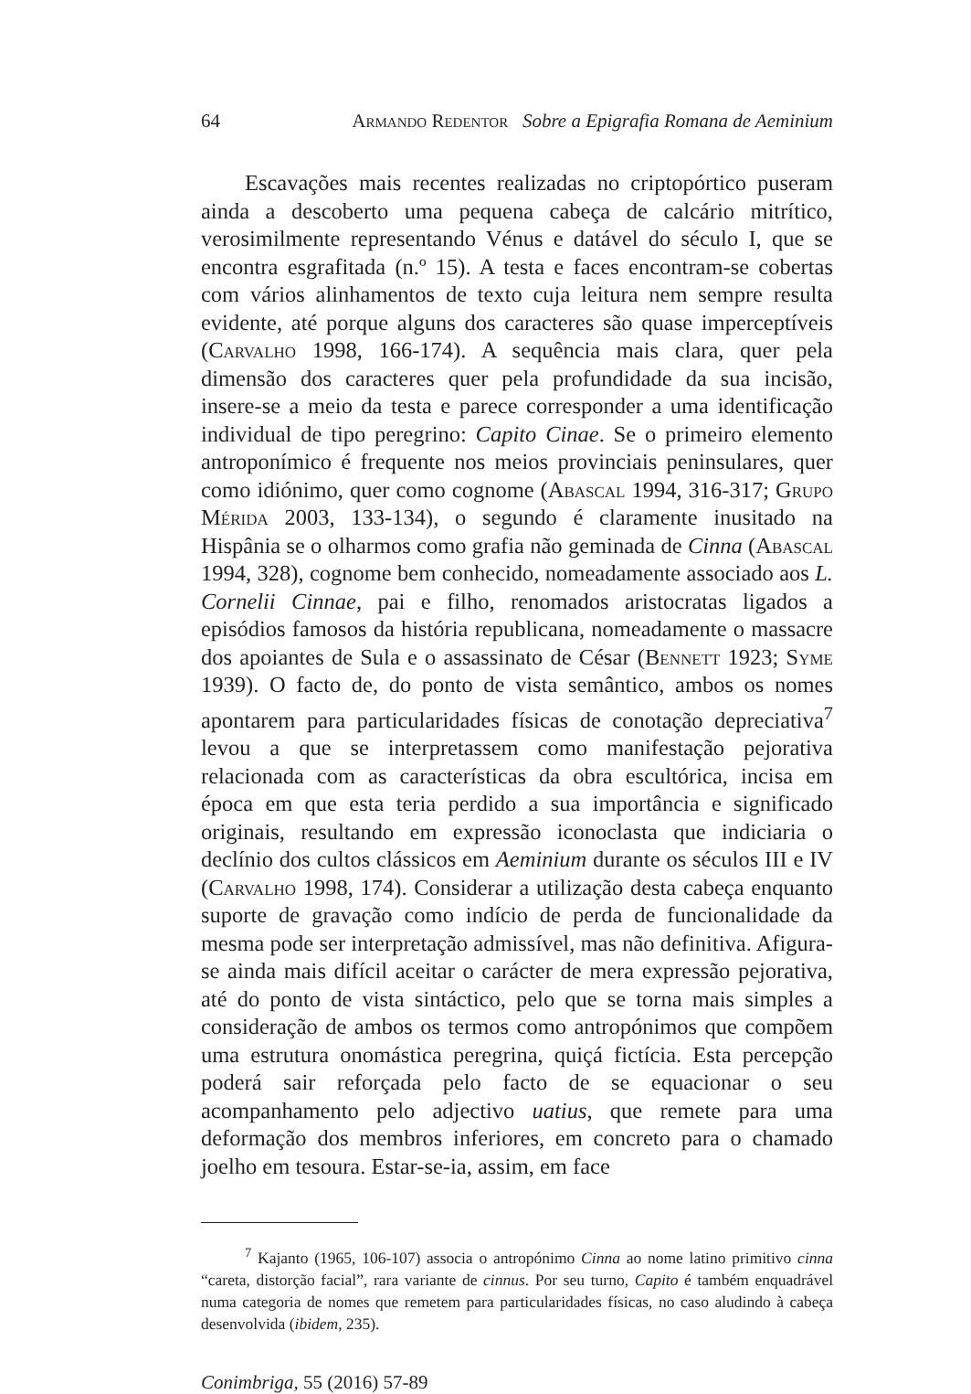64 Armando Redentor Sobre a Epigrafia Romana de Aeminium
Escavações mais recentes realizadas no criptopórtico puseram ainda a descoberto uma pequena cabeça de calcário mitrítico, verosimilmente representando Vénus e datável do século I, que se encontra esgrafitada (n.º 15). A testa e faces encontram-se cobertas com vários alinhamentos de texto cuja leitura nem sempre resulta evidente, até porque alguns dos caracteres são quase imperceptíveis (Carvalho 1998, 166-174). A sequência mais clara, quer pela dimensão dos caracteres quer pela profundidade da sua incisão, insere-se a meio da testa e parece corresponder a uma identificação individual de tipo peregrino: Capito Cinae. Se o primeiro elemento antroponímico é frequente nos meios provinciais peninsulares, quer como idiónimo, quer como cognome (Abascal 1994, 316-317; Grupo Mérida 2003, 133-134), o segundo é claramente inusitado na Hispânia se o olharmos como grafia não geminada de Cinna (Abascal 1994, 328), cognome bem conhecido, nomeadamente associado aos L. Cornelii Cinnae, pai e filho, renomados aristocratas ligados a episódios famosos da história republicana, nomeadamente o massacre dos apoiantes de Sula e o assassinato de César (Bennett 1923; Syme 1939). O facto de, do ponto de vista semântico, ambos os nomes apontarem para particularidades físicas de conotação depreciativa<sup>7</sup> levou a que se interpretassem como manifestação pejorativa relacionada com as características da obra escultórica, incisa em época em que esta teria perdido a sua importância e significado originais, resultando em expressão iconoclasta que indiciaria o declínio dos cultos clássicos em Aeminium durante os séculos III e IV (Carvalho 1998, 174). Considerar a utilização desta cabeça enquanto suporte de gravação como indício de perda de funcionalidade da mesma pode ser interpretação admissível, mas não definitiva. Afigura-se ainda mais difícil aceitar o carácter de mera expressão pejorativa, até do ponto de vista sintáctico, pelo que se torna mais simples a consideração de ambos os termos como antropónimos que compõem uma estrutura onomástica peregrina, quiçá fictícia. Esta percepção poderá sair reforçada pelo facto de se equacionar o seu acompanhamento pelo adjectivo uatius, que remete para uma deformação dos membros inferiores, em concreto para o chamado joelho em tesoura. Estar-se-ia, assim, em face
<sup>7</sup> Kajanto (1965, 106-107) associa o antropónimo Cinna ao nome latino primitivo cinna “careta, distorção facial”, rara variante de cinnus. Por seu turno, Capito é também enquadrável numa categoria de nomes que remetem para particularidades físicas, no caso aludindo à cabeça desenvolvida (ibidem, 235).
Conimbriga, 55 (2016) 57-89